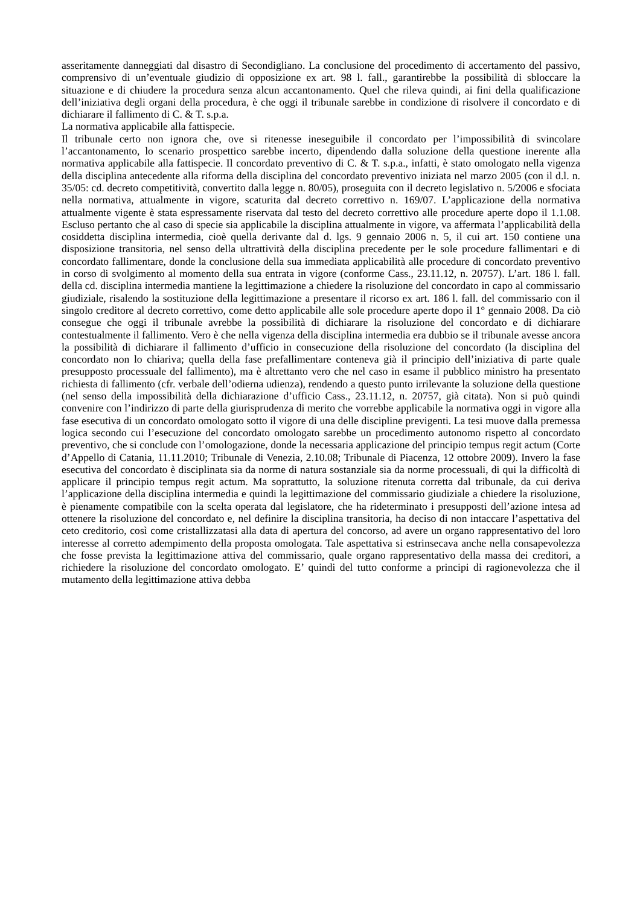asseritamente danneggiati dal disastro di Secondigliano. La conclusione del procedimento di accertamento del passivo, comprensivo di un’eventuale giudizio di opposizione ex art. 98 l. fall., garantirebbe la possibilità di sbloccare la situazione e di chiudere la procedura senza alcun accantonamento. Quel che rileva quindi, ai fini della qualificazione dell’iniziativa degli organi della procedura, è che oggi il tribunale sarebbe in condizione di risolvere il concordato e di dichiarare il fallimento di C. & T. s.p.a.
La normativa applicabile alla fattispecie.
Il tribunale certo non ignora che, ove si ritenesse ineseguibile il concordato per l’impossibilità di svincolare l’accantonamento, lo scenario prospettico sarebbe incerto, dipendendo dalla soluzione della questione inerente alla normativa applicabile alla fattispecie. Il concordato preventivo di C. & T. s.p.a., infatti, è stato omologato nella vigenza della disciplina antecedente alla riforma della disciplina del concordato preventivo iniziata nel marzo 2005 (con il d.l. n. 35/05: cd. decreto competitività, convertito dalla legge n. 80/05), proseguita con il decreto legislativo n. 5/2006 e sfociata nella normativa, attualmente in vigore, scaturita dal decreto correttivo n. 169/07. L’applicazione della normativa attualmente vigente è stata espressamente riservata dal testo del decreto correttivo alle procedure aperte dopo il 1.1.08. Escluso pertanto che al caso di specie sia applicabile la disciplina attualmente in vigore, va affermata l’applicabilità della cosiddetta disciplina intermedia, cioè quella derivante dal d. lgs. 9 gennaio 2006 n. 5, il cui art. 150 contiene una disposizione transitoria, nel senso della ultrattività della disciplina precedente per le sole procedure fallimentari e di concordato fallimentare, donde la conclusione della sua immediata applicabilità alle procedure di concordato preventivo in corso di svolgimento al momento della sua entrata in vigore (conforme Cass., 23.11.12, n. 20757). L’art. 186 l. fall. della cd. disciplina intermedia mantiene la legittimazione a chiedere la risoluzione del concordato in capo al commissario giudiziale, risalendo la sostituzione della legittimazione a presentare il ricorso ex art. 186 l. fall. del commissario con il singolo creditore al decreto correttivo, come detto applicabile alle sole procedure aperte dopo il 1° gennaio 2008. Da ciò consegue che oggi il tribunale avrebbe la possibilità di dichiarare la risoluzione del concordato e di dichiarare contestualmente il fallimento. Vero è che nella vigenza della disciplina intermedia era dubbio se il tribunale avesse ancora la possibilità di dichiarare il fallimento d’ufficio in consecuzione della risoluzione del concordato (la disciplina del concordato non lo chiariva; quella della fase prefallimentare conteneva già il principio dell’iniziativa di parte quale presupposto processuale del fallimento), ma è altrettanto vero che nel caso in esame il pubblico ministro ha presentato richiesta di fallimento (cfr. verbale dell’odierna udienza), rendendo a questo punto irrilevante la soluzione della questione (nel senso della impossibilità della dichiarazione d’ufficio Cass., 23.11.12, n. 20757, già citata). Non si può quindi convenire con l’indirizzo di parte della giurisprudenza di merito che vorrebbe applicabile la normativa oggi in vigore alla fase esecutiva di un concordato omologato sotto il vigore di una delle discipline previgenti. La tesi muove dalla premessa logica secondo cui l’esecuzione del concordato omologato sarebbe un procedimento autonomo rispetto al concordato preventivo, che si conclude con l’omologazione, donde la necessaria applicazione del principio tempus regit actum (Corte d’Appello di Catania, 11.11.2010; Tribunale di Venezia, 2.10.08; Tribunale di Piacenza, 12 ottobre 2009). Invero la fase esecutiva del concordato è disciplinata sia da norme di natura sostanziale sia da norme processuali, di qui la difficoltà di applicare il principio tempus regit actum. Ma soprattutto, la soluzione ritenuta corretta dal tribunale, da cui deriva l’applicazione della disciplina intermedia e quindi la legittimazione del commissario giudiziale a chiedere la risoluzione, è pienamente compatibile con la scelta operata dal legislatore, che ha rideterminato i presupposti dell’azione intesa ad ottenere la risoluzione del concordato e, nel definire la disciplina transitoria, ha deciso di non intaccare l’aspettativa del ceto creditorio, così come cristallizzatasi alla data di apertura del concorso, ad avere un organo rappresentativo del loro interesse al corretto adempimento della proposta omologata. Tale aspettativa si estrinsecava anche nella consapevolezza che fosse prevista la legittimazione attiva del commissario, quale organo rappresentativo della massa dei creditori, a richiedere la risoluzione del concordato omologato. E’ quindi del tutto conforme a principi di ragionevolezza che il mutamento della legittimazione attiva debba